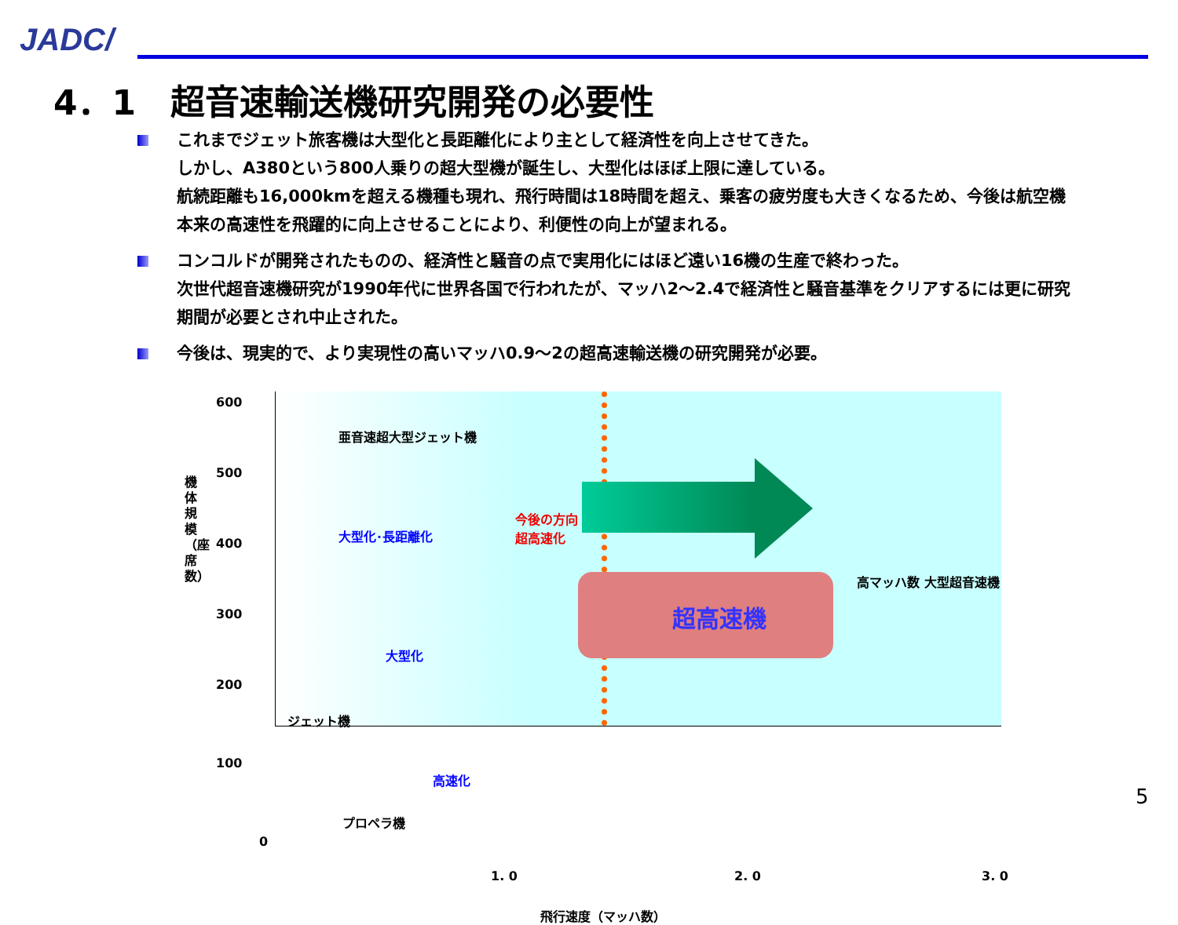JADC/
4．1　超音速輸送機研究開発の必要性
これまでジェット旅客機は大型化と長距離化により主として経済性を向上させてきた。
しかし、A380という800人乗りの超大型機が誕生し、大型化はほぼ上限に達している。
航続距離も16,000kmを超える機種も現れ、飛行時間は18時間を超え、乗客の疲労度も大きくなるため、今後は航空機本来の高速性を飛躍的に向上させることにより、利便性の向上が望まれる。
コンコルドが開発されたものの、経済性と騒音の点で実用化にはほど遠い16機の生産で終わった。
次世代超音速機研究が1990年代に世界各国で行われたが、マッハ2～2.4で経済性と騒音基準をクリアするには更に研究期間が必要とされ中止された。
今後は、現実的で、より実現性の高いマッハ0.9～2の超高速輸送機の研究開発が必要。
今後の方向
超高速化
超高速機
亜音速超大型ジェット機
大型化･長距離化
大型化
ジェット機
高速化
プロペラ機
高マッハ数 大型超音速機
600
500
400
300
200
100
0
機体規模（座席数）
1. 0 2. 0 3. 0
飛行速度（マッハ数）
5